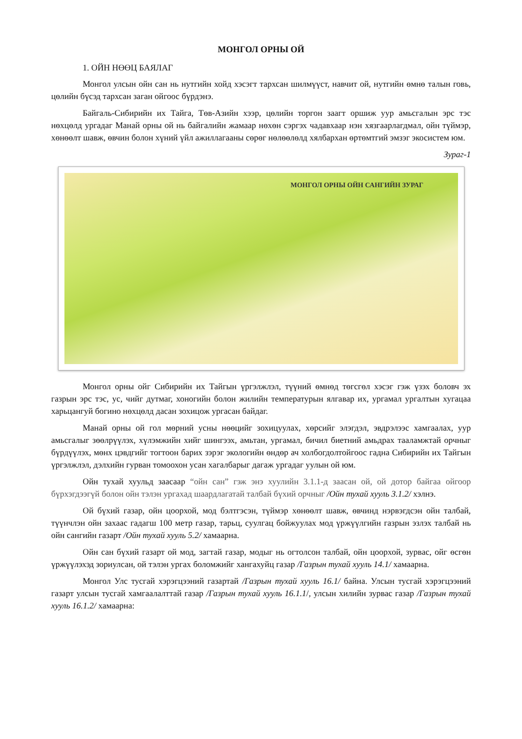МОНГОЛ ОРНЫ ОЙ
1. ОЙН НӨӨЦ БАЯЛАГ
Монгол улсын ойн сан нь нутгийн хойд хэсэгт тархсан шилмүүст, навчит ой, нутгийн өмнө талын говь, цөлийн бүсэд тархсан заган ойгоос бүрдэнэ.
Байгаль-Сибирийн их Тайга, Төв-Азийн хээр, цөлийн торгон заагт оршиж уур амьсгалын эрс тэс нөхцөлд ургадаг Манай орны ой нь байгалийн жамаар нөхөн сэргэх чадавхаар нэн хязгаарлагдмал, ойн түймэр, хөнөөлт шавж, өвчин болон хүний үйл ажиллагааны сөрөг нөлөөлөлд хялбархан өртөмтгий эмзэг экосистем юм.
Зураг-1
МОНГОЛ ОРНЫ ОЙН САНГИЙН ЗУРАГ
Монгол орны ойг Сибирийн их Тайгын үргэлжлэл, түүний өмнөд төгсгөл хэсэг гэж үзэх боловч эх газрын эрс тэс, ус, чийг дутмаг, хоногийн болон жилийн температурын ялгавар их, ургамал ургалтын хугацаа харьцангуй богино нөхцөлд дасан зохицож ургасан байдаг.
Манай орны ой гол мөрний усны нөөцийг зохицуулах, хөрсийг элэгдэл, эвдрэлээс хамгаалах, уур амьсгалыг зөөлрүүлэх, хүлэмжийн хийг шингээх, амьтан, ургамал, бичил биетний амьдрах тааламжтай орчныг бүрдүүлэх, мөнх цэвдгийг тогтоон барих зэрэг экологийн өндөр ач холбогдолтойгоос гадна Сибирийн их Тайгын үргэлжлэл, дэлхийн гурван томоохон усан хагалбарыг дагаж ургадаг уулын ой юм.
Ойн тухай хуульд заасаар “ойн сан” гэж энэ хуулийн 3.1.1-д заасан ой, ой дотор байгаа ойгоор бүрхэгдээгүй болон ойн тэлэн ургахад шаардлагатай талбай бүхий орчныг /Ойн тухай хууль 3.1.2/ хэлнэ.
Ой бүхий газар, ойн цоорхой, мод бэлтгэсэн, түймэр хөнөөлт шавж, өвчинд нэрвэгдсэн ойн талбай, түүнчлэн ойн захаас гадагш 100 метр газар, тарьц, суулгац бойжуулах мод үржүүлгийн газрын эзлэх талбай нь ойн сангийн газарт /Ойн тухай хууль 5.2/ хамаарна.
Ойн сан бүхий газарт ой мод, загтай газар, модыг нь огтолсон талбай, ойн цоорхой, зурвас, ойг өсгөн үржүүлэхэд зориулсан, ой тэлэн ургах боломжийг хангахуйц газар /Газрын тухай хууль 14.1/ хамаарна.
Монгол Улс тусгай хэрэгцээний газартай /Газрын тухай хууль 16.1/ байна. Улсын тусгай хэрэгцээний газарт улсын тусгай хамгаалалттай газар /Газрын тухай хууль 16.1.1/, улсын хилийн зурвас газар /Газрын тухай хууль 16.1.2/ хамаарна: